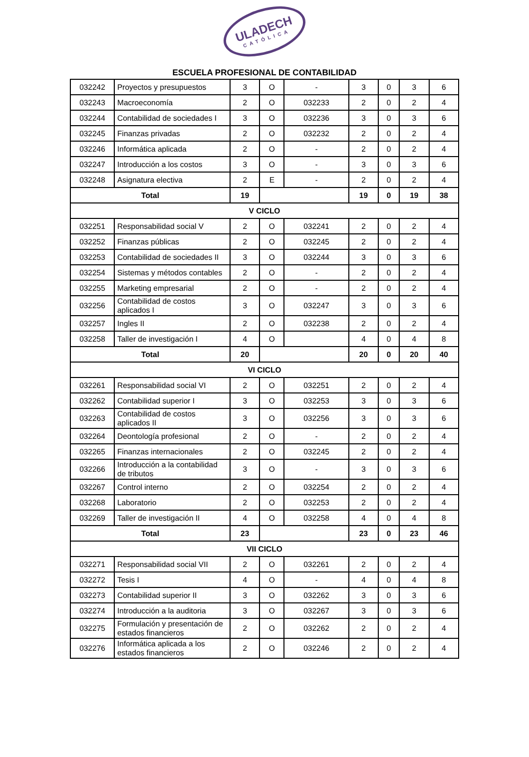ULADECH
CATÓLICA
ESCUELA PROFESIONAL DE CONTABILIDAD
| 032242 | Proyectos y presupuestos | 3 | O | - | 3 | 0 | 3 | 6 |
| 032243 | Macroeconomía | 2 | O | 032233 | 2 | 0 | 2 | 4 |
| 032244 | Contabilidad de sociedades I | 3 | O | 032236 | 3 | 0 | 3 | 6 |
| 032245 | Finanzas privadas | 2 | O | 032232 | 2 | 0 | 2 | 4 |
| 032246 | Informática aplicada | 2 | O | - | 2 | 0 | 2 | 4 |
| 032247 | Introducción a los costos | 3 | O | - | 3 | 0 | 3 | 6 |
| 032248 | Asignatura electiva | 2 | E | - | 2 | 0 | 2 | 4 |
| Total | | 19 | | | 19 | 0 | 19 | 38 |
| V CICLO | | | | | | | | |
| 032251 | Responsabilidad social V | 2 | O | 032241 | 2 | 0 | 2 | 4 |
| 032252 | Finanzas públicas | 2 | O | 032245 | 2 | 0 | 2 | 4 |
| 032253 | Contabilidad de sociedades II | 3 | O | 032244 | 3 | 0 | 3 | 6 |
| 032254 | Sistemas y métodos contables | 2 | O | - | 2 | 0 | 2 | 4 |
| 032255 | Marketing empresarial | 2 | O | - | 2 | 0 | 2 | 4 |
| 032256 | Contabilidad de costos aplicados I | 3 | O | 032247 | 3 | 0 | 3 | 6 |
| 032257 | Ingles II | 2 | O | 032238 | 2 | 0 | 2 | 4 |
| 032258 | Taller de investigación I | 4 | O | | 4 | 0 | 4 | 8 |
| Total | | 20 | | | 20 | 0 | 20 | 40 |
| VI CICLO | | | | | | | | |
| 032261 | Responsabilidad social VI | 2 | O | 032251 | 2 | 0 | 2 | 4 |
| 032262 | Contabilidad superior I | 3 | O | 032253 | 3 | 0 | 3 | 6 |
| 032263 | Contabilidad de costos aplicados II | 3 | O | 032256 | 3 | 0 | 3 | 6 |
| 032264 | Deontología profesional | 2 | O | - | 2 | 0 | 2 | 4 |
| 032265 | Finanzas internacionales | 2 | O | 032245 | 2 | 0 | 2 | 4 |
| 032266 | Introducción a la contabilidad de tributos | 3 | O | - | 3 | 0 | 3 | 6 |
| 032267 | Control interno | 2 | O | 032254 | 2 | 0 | 2 | 4 |
| 032268 | Laboratorio | 2 | O | 032253 | 2 | 0 | 2 | 4 |
| 032269 | Taller de investigación II | 4 | O | 032258 | 4 | 0 | 4 | 8 |
| Total | | 23 | | | 23 | 0 | 23 | 46 |
| VII CICLO | | | | | | | | |
| 032271 | Responsabilidad social VII | 2 | O | 032261 | 2 | 0 | 2 | 4 |
| 032272 | Tesis I | 4 | O | - | 4 | 0 | 4 | 8 |
| 032273 | Contabilidad superior II | 3 | O | 032262 | 3 | 0 | 3 | 6 |
| 032274 | Introducción a la auditoria | 3 | O | 032267 | 3 | 0 | 3 | 6 |
| 032275 | Formulación y presentación de estados financieros | 2 | O | 032262 | 2 | 0 | 2 | 4 |
| 032276 | Informática aplicada a los estados financieros | 2 | O | 032246 | 2 | 0 | 2 | 4 |